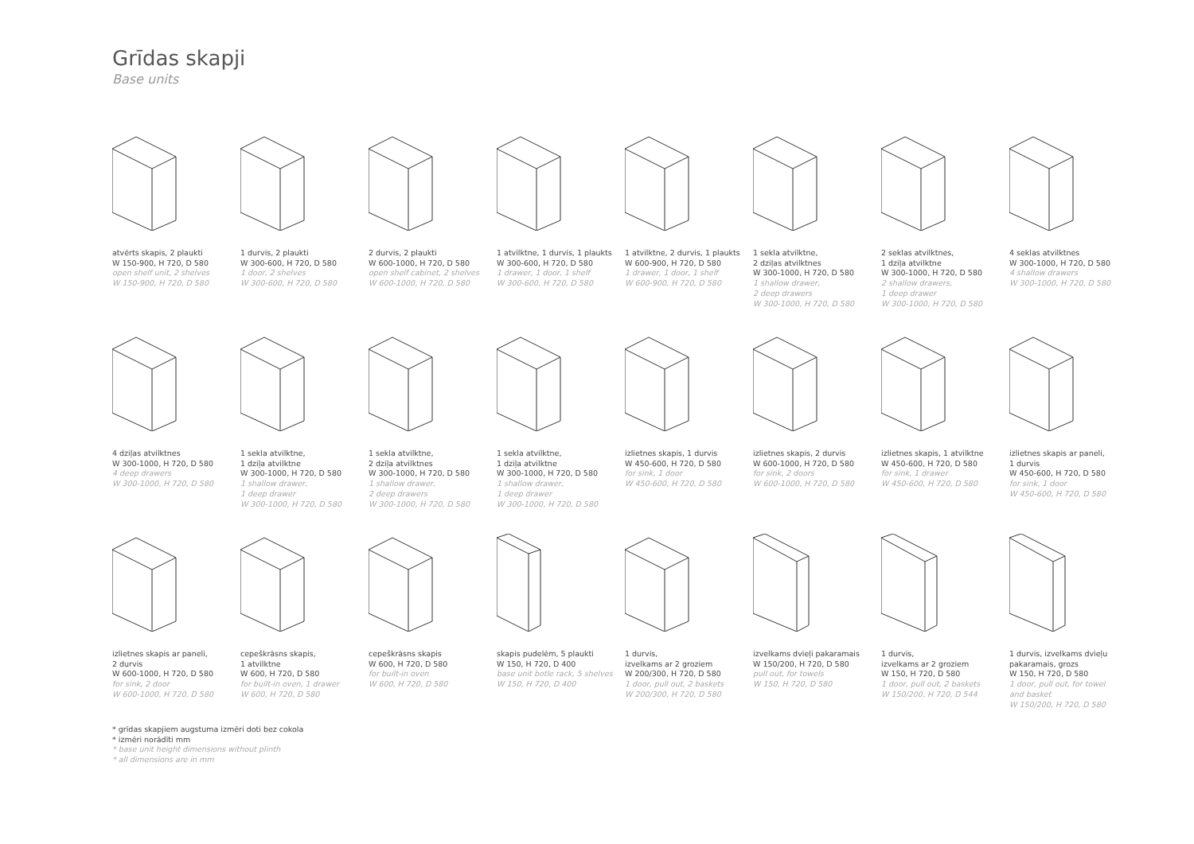Grīdas skapji
Base units
atvērts skapis, 2 plaukti
W 150-900, H 720, D 580
open shelf unit, 2 shelves
W 150-900, H 720, D 580
1 durvis, 2 plaukti
W 300-600, H 720, D 580
1 door, 2 shelves
W 300-600, H 720, D 580
2 durvis, 2 plaukti
W 600-1000, H 720, D 580
open shelf cabinet, 2 shelves
W 600-1000, H 720, D 580
1 atvilktne, 1 durvis, 1 plaukts
W 300-600, H 720, D 580
1 drawer, 1 door, 1 shelf
W 300-600, H 720, D 580
1 atvilktne, 2 durvis, 1 plaukts
W 600-900, H 720, D 580
1 drawer, 1 door, 1 shelf
W 600-900, H 720, D 580
1 sekla atvilktne,
2 dziļas atvilktnes
W 300-1000, H 720, D 580
1 shallow drawer,
2 deep drawers
W 300-1000, H 720, D 580
2 seklas atvilktnes,
1 dziļa atvilktne
W 300-1000, H 720, D 580
2 shallow drawers,
1 deep drawer
W 300-1000, H 720, D 580
4 seklas atvilktnes
W 300-1000, H 720, D 580
4 shallow drawers
W 300-1000, H 720, D 580
4 dziļas atvilktnes
W 300-1000, H 720, D 580
4 deep drawers
W 300-1000, H 720, D 580
1 sekla atvilktne,
1 dziļa atvilktne
W 300-1000, H 720, D 580
1 shallow drawer,
1 deep drawer
W 300-1000, H 720, D 580
1 sekla atvilktne,
2 dziļa atvilktnes
W 300-1000, H 720, D 580
1 shallow drawer,
2 deep drawers
W 300-1000, H 720, D 580
1 sekla atvilktne,
1 dziļa atvilktne
W 300-1000, H 720, D 580
1 shallow drawer,
1 deep drawer
W 300-1000, H 720, D 580
izlietnes skapis, 1 durvis
W 450-600, H 720, D 580
for sink, 1 door
W 450-600, H 720, D 580
izlietnes skapis, 2 durvis
W 600-1000, H 720, D 580
for sink, 2 doors
W 600-1000, H 720, D 580
izlietnes skapis, 1 atvilktne
W 450-600, H 720, D 580
for sink, 1 drawer
W 450-600, H 720, D 580
izlietnes skapis ar paneli,
1 durvis
W 450-600, H 720, D 580
for sink, 1 door
W 450-600, H 720, D 580
izlietnes skapis ar paneli,
2 durvis
W 600-1000, H 720, D 580
for sink, 2 door
W 600-1000, H 720, D 580
cepeškrāsns skapis,
1 atvilktne
W 600, H 720, D 580
for built-in oven, 1 drawer
W 600, H 720, D 580
cepeškrāsns skapis
W 600, H 720, D 580
for built-in oven
W 600, H 720, D 580
skapis pudelēm, 5 plaukti
W 150, H 720, D 400
base unit botle rack, 5 shelves
W 150, H 720, D 400
1 durvis,
izvelkams ar 2 groziem
W 200/300, H 720, D 580
1 door, pull out, 2 baskets
W 200/300, H 720, D 580
izvelkams dvieļi pakaramais
W 150/200, H 720, D 580
pull out, for towels
W 150, H 720, D 580
1 durvis,
izvelkams ar 2 groziem
W 150, H 720, D 580
1 door, pull out, 2 baskets
W 150/200, H 720, D 544
1 durvis, izvelkams dvieļu
pakaramais, grozs
W 150, H 720, D 580
1 door, pull out, for towel
and basket
W 150/200, H 720, D 580
* grīdas skapjiem augstuma izmēri doti bez cokola
* izmēri norādīti mm
* base unit height dimensions without plinth
* all dimensions are in mm